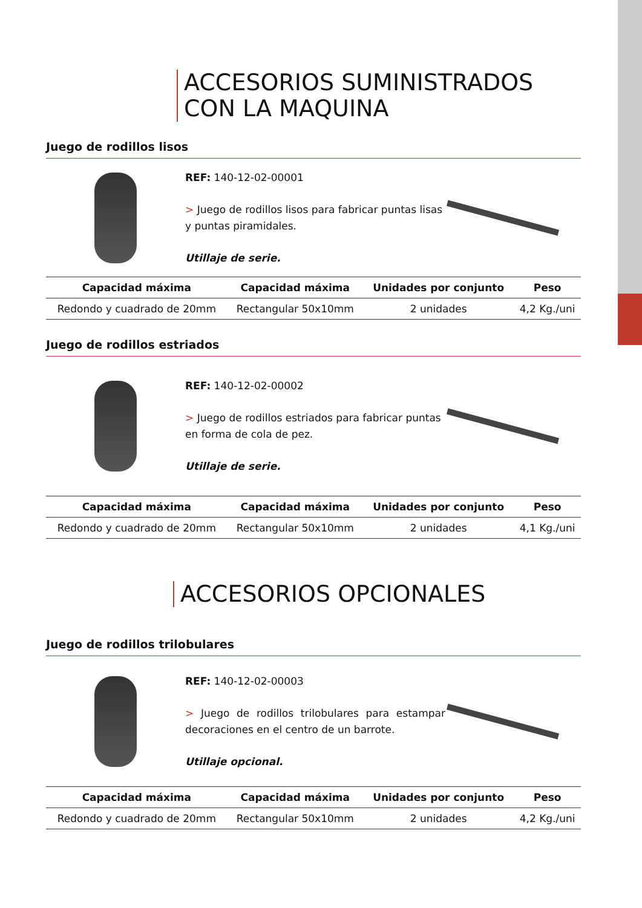ACCESORIOS SUMINISTRADOS
CON LA MAQUINA
Juego de rodillos lisos
REF: 140-12-02-00001
> Juego de rodillos lisos para fabricar puntas lisas y puntas piramidales.
Utillaje de serie.
| Capacidad máxima | Capacidad máxima | Unidades por conjunto | Peso |
| --- | --- | --- | --- |
| Redondo y cuadrado de 20mm | Rectangular 50x10mm | 2 unidades | 4,2 Kg./uni |
Juego de rodillos estriados
REF: 140-12-02-00002
> Juego de rodillos estriados para fabricar puntas en forma de cola de pez.
Utillaje de serie.
| Capacidad máxima | Capacidad máxima | Unidades por conjunto | Peso |
| --- | --- | --- | --- |
| Redondo y cuadrado de 20mm | Rectangular 50x10mm | 2 unidades | 4,1 Kg./uni |
ACCESORIOS OPCIONALES
Juego de rodillos trilobulares
REF: 140-12-02-00003
> Juego de rodillos trilobulares para estampar decoraciones en el centro de un barrote.
Utillaje opcional.
| Capacidad máxima | Capacidad máxima | Unidades por conjunto | Peso |
| --- | --- | --- | --- |
| Redondo y cuadrado de 20mm | Rectangular 50x10mm | 2 unidades | 4,2 Kg./uni |